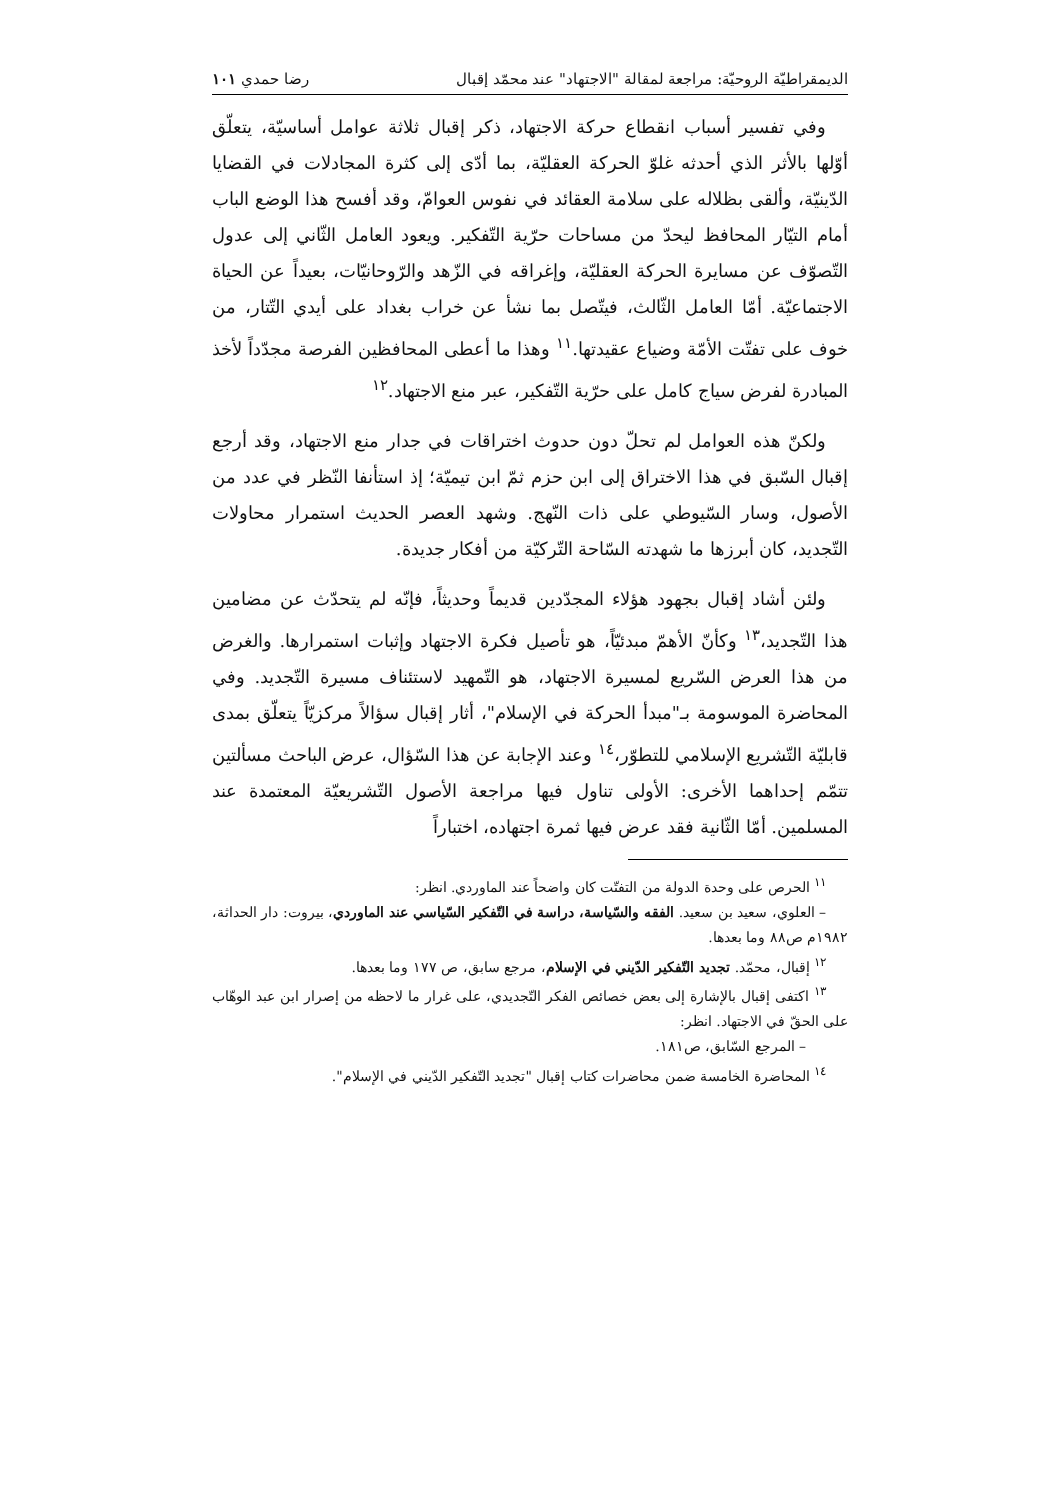الديمقراطيّة الروحيّة: مراجعة لمقالة "الاجتهاد" عند محمّد إقبال رضا حمدي ١٠١
وفي تفسير أسباب انقطاع حركة الاجتهاد، ذكر إقبال ثلاثة عوامل أساسيّة، يتعلّق أوّلها بالأثر الذي أحدثه غلوّ الحركة العقليّة، بما أدّى إلى كثرة المجادلات في القضايا الدّينيّة، وألقى بظلاله على سلامة العقائد في نفوس العوامّ، وقد أفسح هذا الوضع الباب أمام التيّار المحافظ ليحدّ من مساحات حرّية التّفكير. ويعود العامل الثّاني إلى عدول التّصوّف عن مسايرة الحركة العقليّة، وإغراقه في الزّهد والرّوحانيّات، بعيداً عن الحياة الاجتماعيّة. أمّا العامل الثّالث، فيتّصل بما نشأ عن خراب بغداد على أيدي التّتار، من خوف على تفتّت الأمّة وضياع عقيدتها.<sup>١١</sup> وهذا ما أعطى المحافظين الفرصة مجدّداً لأخذ المبادرة لفرض سياج كامل على حرّية التّفكير، عبر منع الاجتهاد.<sup>١٢</sup>
ولكنّ هذه العوامل لم تحلّ دون حدوث اختراقات في جدار منع الاجتهاد، وقد أرجع إقبال السّبق في هذا الاختراق إلى ابن حزم ثمّ ابن تيميّة؛ إذ استأنفا النّظر في عدد من الأصول، وسار السّيوطي على ذات النّهج. وشهد العصر الحديث استمرار محاولات التّجديد، كان أبرزها ما شهدته السّاحة التّركيّة من أفكار جديدة.
ولئن أشاد إقبال بجهود هؤلاء المجدّدين قديماً وحديثاً، فإنّه لم يتحدّث عن مضامين هذا التّجديد،<sup>١٣</sup> وكأنّ الأهمّ مبدئيّاً، هو تأصيل فكرة الاجتهاد وإثبات استمرارها. والغرض من هذا العرض السّريع لمسيرة الاجتهاد، هو التّمهيد لاستئناف مسيرة التّجديد. وفي المحاضرة الموسومة بـ"مبدأ الحركة في الإسلام"، أثار إقبال سؤالاً مركزيّاً يتعلّق بمدى قابليّة التّشريع الإسلامي للتطوّر،<sup>١٤</sup> وعند الإجابة عن هذا السّؤال، عرض الباحث مسألتين تتمّم إحداهما الأخرى: الأولى تناول فيها مراجعة الأصول التّشريعيّة المعتمدة عند المسلمين. أمّا الثّانية فقد عرض فيها ثمرة اجتهاده، اختباراً
<sup>١١</sup> الحرص على وحدة الدولة من التفتّت كان واضحاً عند الماوردي. انظر:
– العلوي، سعيد بن سعيد. الفقه والسّياسة، دراسة في التّفكير السّياسي عند الماوردي، بيروت: دار الحداثة، ١٩٨٢م ص٨٨ وما بعدها.
<sup>١٢</sup> إقبال، محمّد. تجديد التّفكير الدّيني في الإسلام، مرجع سابق، ص ١٧٧ وما بعدها.
<sup>١٣</sup> اكتفى إقبال بالإشارة إلى بعض خصائص الفكر التّجديدي، على غرار ما لاحظه من إصرار ابن عبد الوهّاب على الحقّ في الاجتهاد. انظر:
– المرجع السّابق، ص١٨١.
<sup>١٤</sup> المحاضرة الخامسة ضمن محاضرات كتاب إقبال "تجديد التّفكير الدّيني في الإسلام".